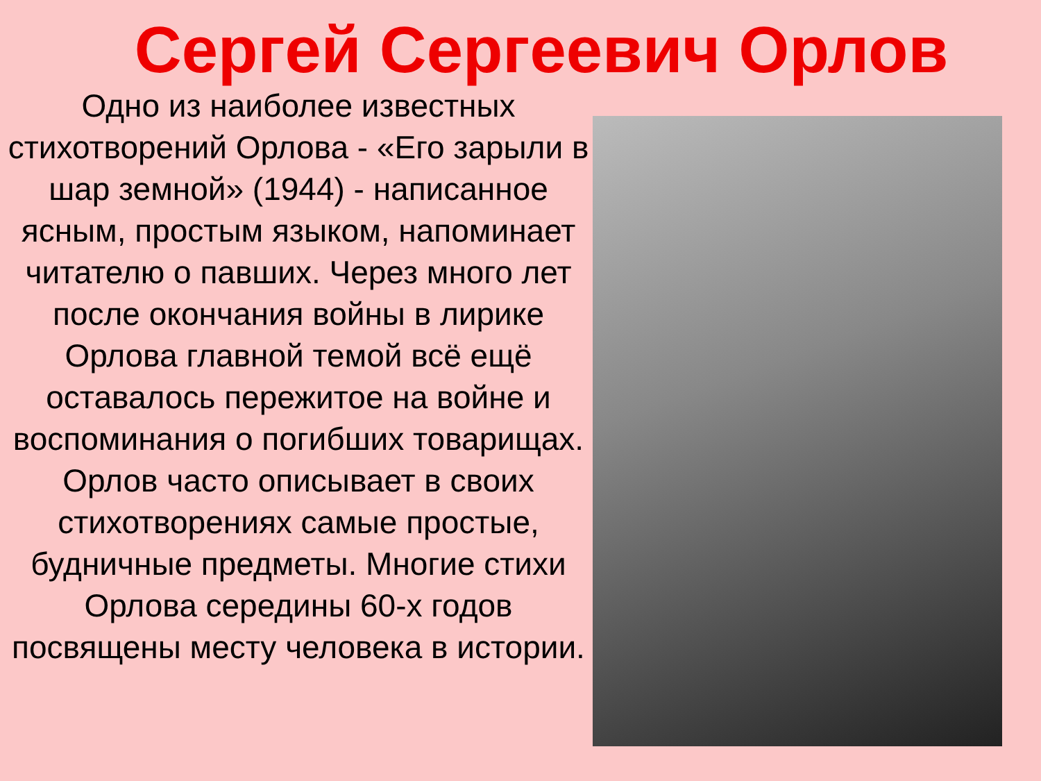Сергей Сергеевич Орлов
Одно из наиболее известных стихотворений Орлова - «Его зарыли в шар земной» (1944) - написанное ясным, простым языком, напоминает читателю о павших. Через много лет после окончания войны в лирике Орлова главной темой всё ещё оставалось пережитое на войне и воспоминания о погибших товарищах. Орлов часто описывает в своих стихотворениях самые простые, будничные предметы. Многие стихи Орлова середины 60-х годов посвящены месту человека в истории.